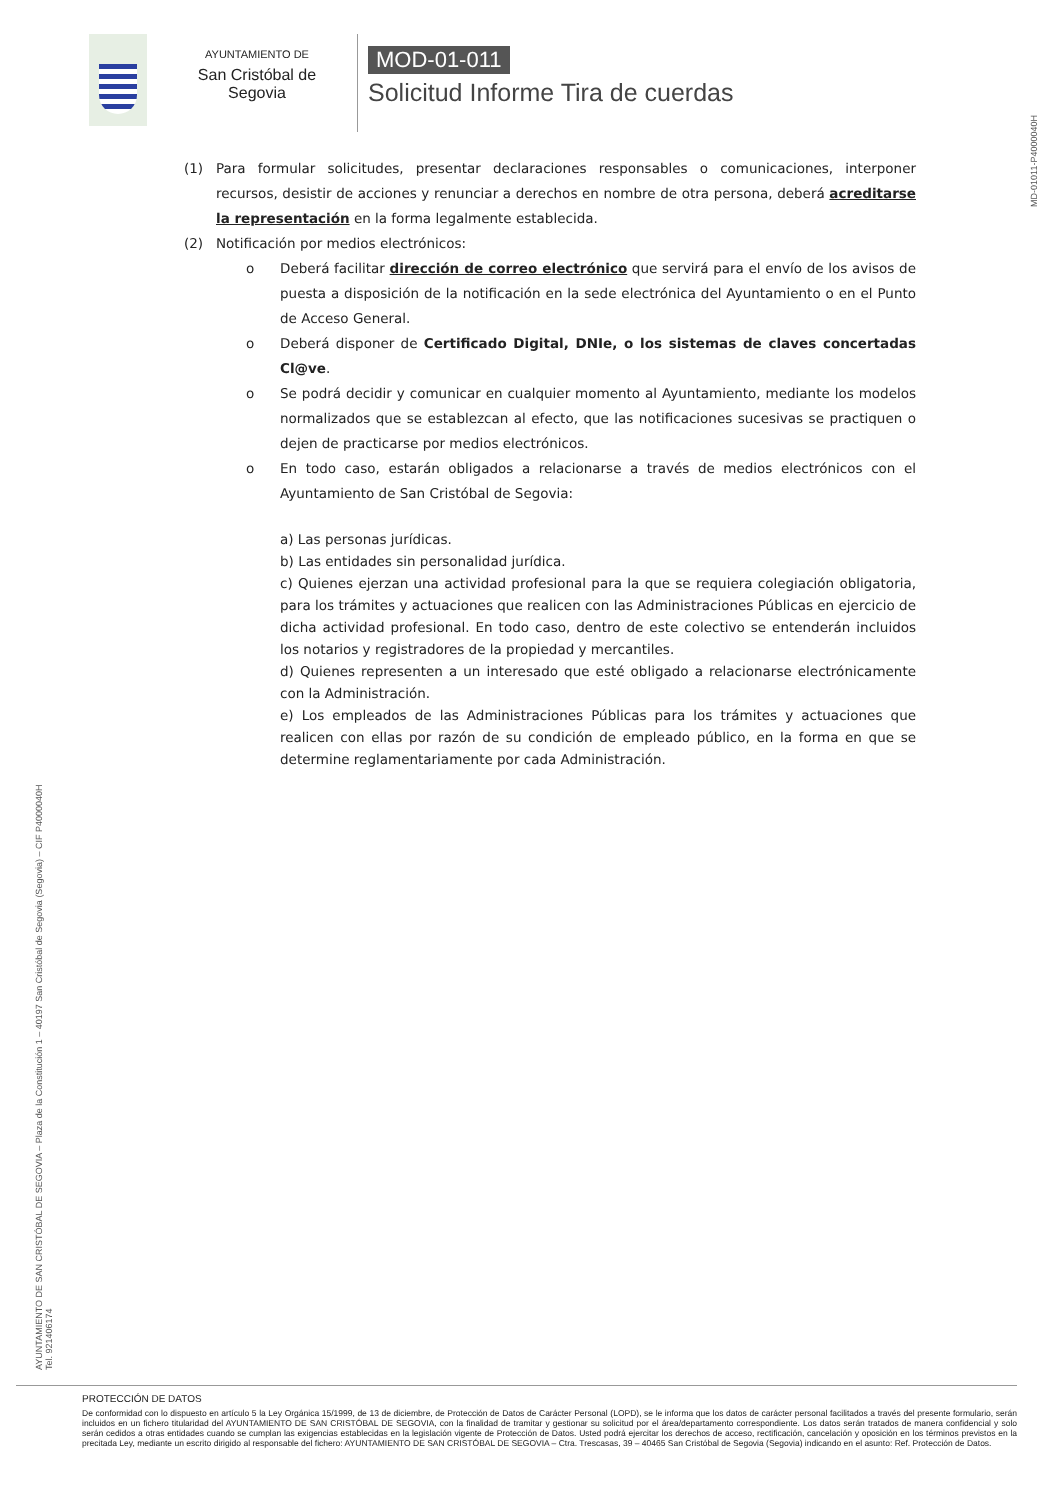AYUNTAMIENTO DE
San Cristóbal de Segovia
MOD-01-011
Solicitud Informe Tira de cuerdas
MD-01011-P4000040H
(1) Para formular solicitudes, presentar declaraciones responsables o comunicaciones, interponer recursos, desistir de acciones y renunciar a derechos en nombre de otra persona, deberá acreditarse la representación en la forma legalmente establecida.
(2) Notificación por medios electrónicos:
o Deberá facilitar dirección de correo electrónico que servirá para el envío de los avisos de puesta a disposición de la notificación en la sede electrónica del Ayuntamiento o en el Punto de Acceso General.
o Deberá disponer de Certificado Digital, DNIe, o los sistemas de claves concertadas Cl@ve.
o Se podrá decidir y comunicar en cualquier momento al Ayuntamiento, mediante los modelos normalizados que se establezcan al efecto, que las notificaciones sucesivas se practiquen o dejen de practicarse por medios electrónicos.
o En todo caso, estarán obligados a relacionarse a través de medios electrónicos con el Ayuntamiento de San Cristóbal de Segovia:
a) Las personas jurídicas.
b) Las entidades sin personalidad jurídica.
c) Quienes ejerzan una actividad profesional para la que se requiera colegiación obligatoria, para los trámites y actuaciones que realicen con las Administraciones Públicas en ejercicio de dicha actividad profesional. En todo caso, dentro de este colectivo se entenderán incluidos los notarios y registradores de la propiedad y mercantiles.
d) Quienes representen a un interesado que esté obligado a relacionarse electrónicamente con la Administración.
e) Los empleados de las Administraciones Públicas para los trámites y actuaciones que realicen con ellas por razón de su condición de empleado público, en la forma en que se determine reglamentariamente por cada Administración.
AYUNTAMIENTO DE SAN CRISTÓBAL DE SEGOVIA – Plaza de la Constitución 1 – 40197 San Cristóbal de Segovia (Segovia) – CIF P4000040H
Tel. 921406174
PROTECCIÓN DE DATOS
De conformidad con lo dispuesto en artículo 5 la Ley Orgánica 15/1999, de 13 de diciembre, de Protección de Datos de Carácter Personal (LOPD), se le informa que los datos de carácter personal facilitados a través del presente formulario, serán incluidos en un fichero titularidad del AYUNTAMIENTO DE SAN CRISTÓBAL DE SEGOVIA, con la finalidad de tramitar y gestionar su solicitud por el área/departamento correspondiente. Los datos serán tratados de manera confidencial y solo serán cedidos a otras entidades cuando se cumplan las exigencias establecidas en la legislación vigente de Protección de Datos. Usted podrá ejercitar los derechos de acceso, rectificación, cancelación y oposición en los términos previstos en la precitada Ley, mediante un escrito dirigido al responsable del fichero: AYUNTAMIENTO DE SAN CRISTÓBAL DE SEGOVIA – Ctra. Trescasas, 39 – 40465 San Cristóbal de Segovia (Segovia) indicando en el asunto: Ref. Protección de Datos.